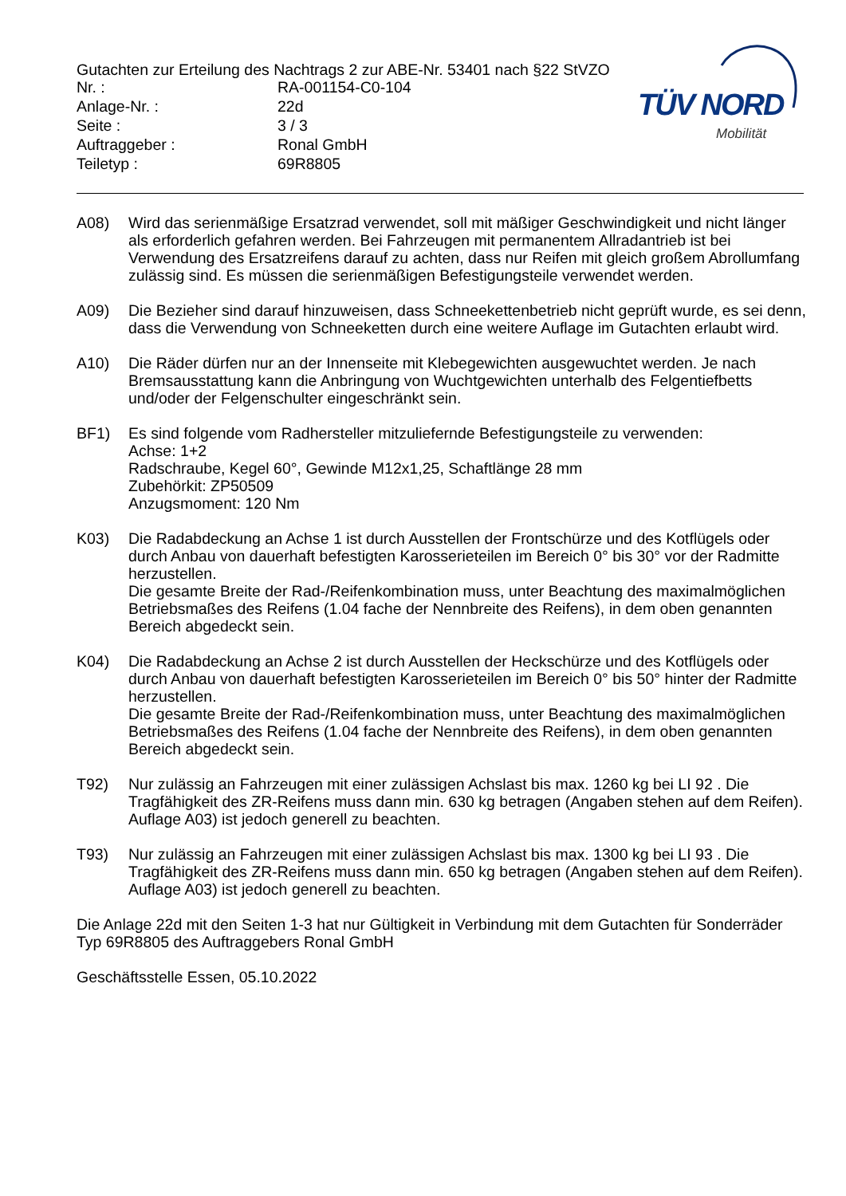Gutachten zur Erteilung des Nachtrags 2 zur ABE-Nr. 53401 nach §22 StVZO
Nr. : RA-001154-C0-104
Anlage-Nr. : 22d
Seite : 3 / 3
Auftraggeber : Ronal GmbH
Teiletyp : 69R8805
TÜV NORD
Mobilität
A08) Wird das serienmäßige Ersatzrad verwendet, soll mit mäßiger Geschwindigkeit und nicht länger als erforderlich gefahren werden. Bei Fahrzeugen mit permanentem Allradantrieb ist bei Verwendung des Ersatzreifens darauf zu achten, dass nur Reifen mit gleich großem Abrollumfang zulässig sind. Es müssen die serienmäßigen Befestigungsteile verwendet werden.
A09) Die Bezieher sind darauf hinzuweisen, dass Schneekettenbetrieb nicht geprüft wurde, es sei denn, dass die Verwendung von Schneeketten durch eine weitere Auflage im Gutachten erlaubt wird.
A10) Die Räder dürfen nur an der Innenseite mit Klebegewichten ausgewuchtet werden. Je nach Bremsausstattung kann die Anbringung von Wuchtgewichten unterhalb des Felgentiefbetts und/oder der Felgenschulter eingeschränkt sein.
BF1) Es sind folgende vom Radhersteller mitzuliefernde Befestigungsteile zu verwenden:
Achse: 1+2
Radschraube, Kegel 60°, Gewinde M12x1,25, Schaftlänge 28 mm
Zubehörkit: ZP50509
Anzugsmoment: 120 Nm
K03) Die Radabdeckung an Achse 1 ist durch Ausstellen der Frontschürze und des Kotflügels oder durch Anbau von dauerhaft befestigten Karosserieteilen im Bereich 0° bis 30° vor der Radmitte herzustellen.
Die gesamte Breite der Rad-/Reifenkombination muss, unter Beachtung des maximalmöglichen Betriebsmaßes des Reifens (1.04 fache der Nennbreite des Reifens), in dem oben genannten Bereich abgedeckt sein.
K04) Die Radabdeckung an Achse 2 ist durch Ausstellen der Heckschürze und des Kotflügels oder durch Anbau von dauerhaft befestigten Karosserieteilen im Bereich 0° bis 50° hinter der Radmitte herzustellen.
Die gesamte Breite der Rad-/Reifenkombination muss, unter Beachtung des maximalmöglichen Betriebsmaßes des Reifens (1.04 fache der Nennbreite des Reifens), in dem oben genannten Bereich abgedeckt sein.
T92) Nur zulässig an Fahrzeugen mit einer zulässigen Achslast bis max. 1260 kg bei LI 92 . Die Tragfähigkeit des ZR-Reifens muss dann min. 630 kg betragen (Angaben stehen auf dem Reifen). Auflage A03) ist jedoch generell zu beachten.
T93) Nur zulässig an Fahrzeugen mit einer zulässigen Achslast bis max. 1300 kg bei LI 93 . Die Tragfähigkeit des ZR-Reifens muss dann min. 650 kg betragen (Angaben stehen auf dem Reifen). Auflage A03) ist jedoch generell zu beachten.
Die Anlage 22d mit den Seiten 1-3 hat nur Gültigkeit in Verbindung mit dem Gutachten für Sonderräder Typ 69R8805 des Auftraggebers Ronal GmbH
Geschäftsstelle Essen, 05.10.2022